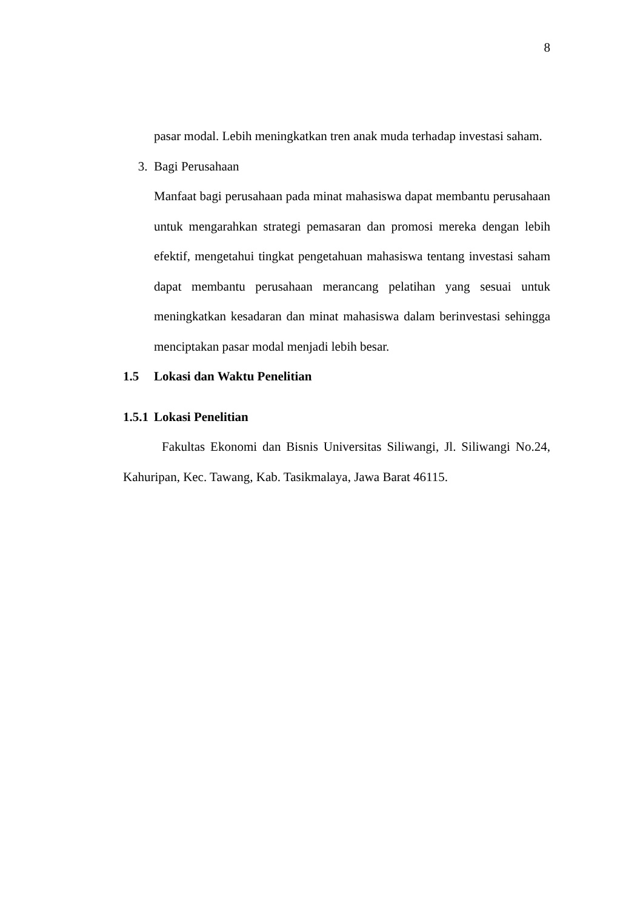8
pasar modal. Lebih meningkatkan tren anak muda terhadap investasi saham.
3. Bagi Perusahaan
Manfaat bagi perusahaan pada minat mahasiswa dapat membantu perusahaan untuk mengarahkan strategi pemasaran dan promosi mereka dengan lebih efektif, mengetahui tingkat pengetahuan mahasiswa tentang investasi saham dapat membantu perusahaan merancang pelatihan yang sesuai untuk meningkatkan kesadaran dan minat mahasiswa dalam berinvestasi sehingga menciptakan pasar modal menjadi lebih besar.
1.5 Lokasi dan Waktu Penelitian
1.5.1 Lokasi Penelitian
Fakultas Ekonomi dan Bisnis Universitas Siliwangi, Jl. Siliwangi No.24, Kahuripan, Kec. Tawang, Kab. Tasikmalaya, Jawa Barat 46115.